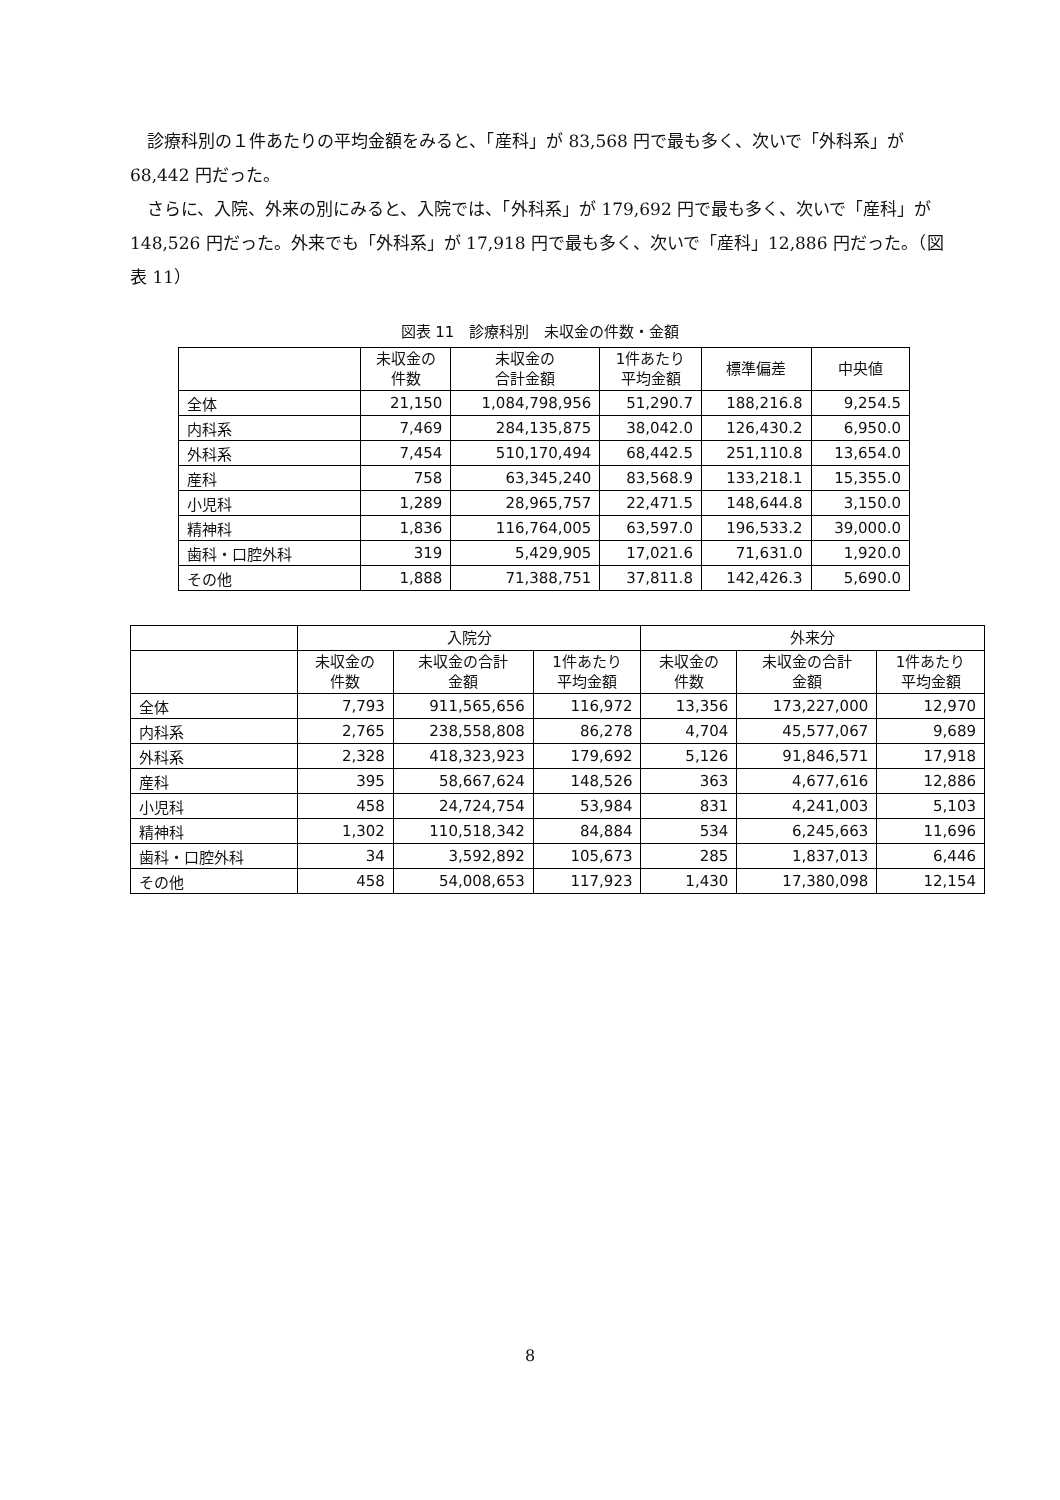診療科別の１件あたりの平均金額をみると、「産科」が 83,568 円で最も多く、次いで「外科系」が 68,442 円だった。
さらに、入院、外来の別にみると、入院では、「外科系」が 179,692 円で最も多く、次いで「産科」が 148,526 円だった。外来でも「外科系」が 17,918 円で最も多く、次いで「産科」12,886 円だった。（図表 11）
図表 11　診療科別　未収金の件数・金額
| | 未収金の 件数 | 未収金の 合計金額 | 1件あたり 平均金額 | 標準偏差 | 中央値 |
| --- | --- | --- | --- | --- | --- |
| 全体 | 21,150 | 1,084,798,956 | 51,290.7 | 188,216.8 | 9,254.5 |
| 内科系 | 7,469 | 284,135,875 | 38,042.0 | 126,430.2 | 6,950.0 |
| 外科系 | 7,454 | 510,170,494 | 68,442.5 | 251,110.8 | 13,654.0 |
| 産科 | 758 | 63,345,240 | 83,568.9 | 133,218.1 | 15,355.0 |
| 小児科 | 1,289 | 28,965,757 | 22,471.5 | 148,644.8 | 3,150.0 |
| 精神科 | 1,836 | 116,764,005 | 63,597.0 | 196,533.2 | 39,000.0 |
| 歯科・口腔外科 | 319 | 5,429,905 | 17,021.6 | 71,631.0 | 1,920.0 |
| その他 | 1,888 | 71,388,751 | 37,811.8 | 142,426.3 | 5,690.0 |
| | 入院分 | | | 外来分 | | |
| --- | --- | --- | --- | --- | --- | --- |
| | 未収金の 件数 | 未収金の合計 金額 | 1件あたり 平均金額 | 未収金の 件数 | 未収金の合計 金額 | 1件あたり 平均金額 |
| 全体 | 7,793 | 911,565,656 | 116,972 | 13,356 | 173,227,000 | 12,970 |
| 内科系 | 2,765 | 238,558,808 | 86,278 | 4,704 | 45,577,067 | 9,689 |
| 外科系 | 2,328 | 418,323,923 | 179,692 | 5,126 | 91,846,571 | 17,918 |
| 産科 | 395 | 58,667,624 | 148,526 | 363 | 4,677,616 | 12,886 |
| 小児科 | 458 | 24,724,754 | 53,984 | 831 | 4,241,003 | 5,103 |
| 精神科 | 1,302 | 110,518,342 | 84,884 | 534 | 6,245,663 | 11,696 |
| 歯科・口腔外科 | 34 | 3,592,892 | 105,673 | 285 | 1,837,013 | 6,446 |
| その他 | 458 | 54,008,653 | 117,923 | 1,430 | 17,380,098 | 12,154 |
8